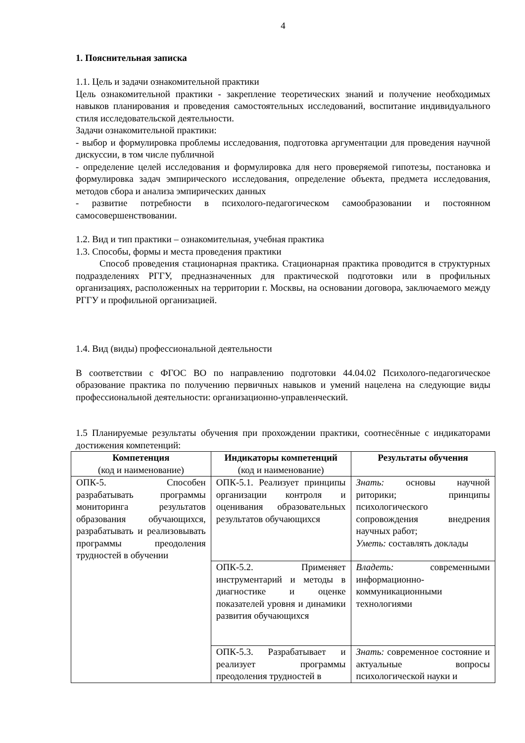4
1. Пояснительная записка
1.1. Цель и задачи ознакомительной практики
Цель ознакомительной практики - закрепление теоретических знаний и получение необходимых навыков планирования и проведения самостоятельных исследований, воспитание индивидуального стиля исследовательской деятельности.
Задачи ознакомительной практики:
- выбор и формулировка проблемы исследования, подготовка аргументации для проведения научной дискуссии, в том числе публичной
- определение целей исследования и формулировка для него проверяемой гипотезы, постановка и формулировка задач эмпирического исследования, определение объекта, предмета исследования, методов сбора и анализа эмпирических данных
- развитие потребности в психолого-педагогическом самообразовании и постоянном самосовершенствовании.
1.2. Вид и тип практики – ознакомительная, учебная практика
1.3. Способы, формы и места проведения практики
Способ проведения стационарная практика. Стационарная практика проводится в структурных подразделениях РГГУ, предназначенных для практической подготовки или в профильных организациях, расположенных на территории г. Москвы, на основании договора, заключаемого между РГГУ и профильной организацией.
1.4. Вид (виды) профессиональной деятельности
В соответствии с ФГОС ВО по направлению подготовки 44.04.02 Психолого-педагогическое образование практика по получению первичных навыков и умений нацелена на следующие виды профессиональной деятельности: организационно-управленческий.
1.5 Планируемые результаты обучения при прохождении практики, соотнесённые с индикаторами достижения компетенций:
| Компетенция (код и наименование) | Индикаторы компетенций (код и наименование) | Результаты обучения |
| --- | --- | --- |
| ОПК-5. Способен разрабатывать программы мониторинга результатов образования обучающихся, разрабатывать и реализовывать программы преодоления трудностей в обучении | ОПК-5.1. Реализует принципы организации контроля и оценивания образовательных результатов обучающихся | Знать: основы научной риторики; принципы психологического сопровождения внедрения научных работ; Уметь: составлять доклады |
| | ОПК-5.2. Применяет инструментарий и методы в диагностике и оценке показателей уровня и динамики развития обучающихся | Владеть: современными информационно-коммуникационными технологиями |
| | ОПК-5.3. Разрабатывает и реализует программы преодоления трудностей в | Знать: современное состояние и актуальные вопросы психологической науки и |